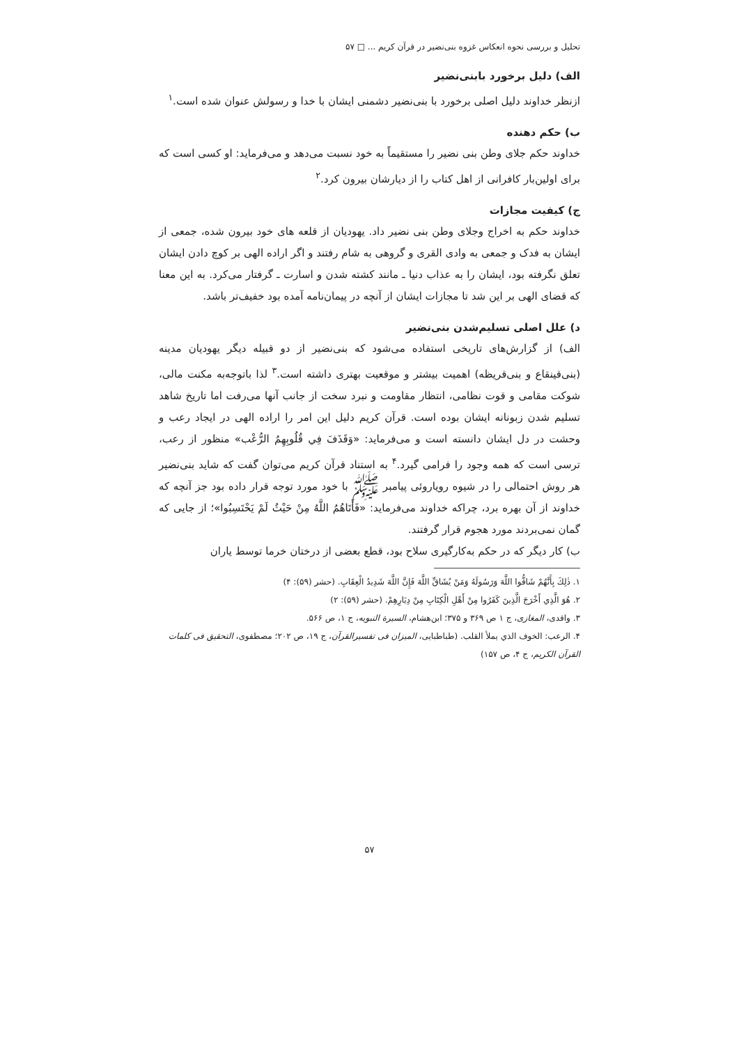تحلیل و بررسی نحوه انعکاس غزوه بنی‌نضیر در قرآن کریم ... □ ۵۷
الف) دلیل برخورد بابنی‌نضیر
ازنظر خداوند دلیل اصلی برخورد با بنی‌نضیر دشمنی ایشان با خدا و رسولش عنوان شده است.<sup>۱</sup>
ب) حکم دهنده
خداوند حکم جلای وطن بنی نضیر را مستقیماً به خود نسبت می‌دهد و می‌فرماید: او کسی است که برای اولین‌بار کافرانی از اهل کتاب را از دیارشان بیرون کرد.<sup>۲</sup>
ج) کیفیت مجازات
خداوند حکم به اخراج وجلای وطن بنی نضیر داد. یهودیان از قلعه های خود بیرون شده، جمعی از ایشان به فدک و جمعی به وادی القری و گروهی به شام رفتند و اگر اراده الهی بر کوچ دادن ایشان تعلق نگرفته بود، ایشان را به عذاب دنیا ـ مانند کشته شدن و اسارت ـ گرفتار می‌کرد. به این معنا که قضای الهی بر این شد تا مجازات ایشان از آنچه در پیمان‌نامه آمده بود خفیف‌تر باشد.
د) علل اصلی تسلیم‌شدن بنی‌نضیر
الف) از گزارش‌های تاریخی استفاده می‌شود که بنی‌نضیر از دو قبیله دیگر یهودیان مدینه (بنی‌قینقاع و بنی‌قریظه) اهمیت بیشتر و موقعیت بهتری داشته است.<sup>۳</sup> لذا باتوجه‌به مکنت مالی، شوکت مقامی و قوت نظامی، انتظار مقاومت و نبرد سخت از جانب آنها می‌رفت اما تاریخ شاهد تسلیم شدن زبونانه ایشان بوده است. قرآن کریم دلیل این امر را اراده الهی در ایجاد رعب و وحشت در دل ایشان دانسته است و می‌فرماید: «وَقَذَفَ فِي قُلُوبِهِمُ الرُّعْب» منظور از رعب، ترسی است که همه وجود را فرامی گیرد.<sup>۴</sup> به استناد قرآن کریم می‌توان گفت که شاید بنی‌نضیر هر روش احتمالی را در شیوه رویاروئی پیامبر ﷺ با خود مورد توجه قرار داده بود جز آنچه که خداوند از آن بهره برد، چراکه خداوند می‌فرماید: «فَأَتَاهُمُ اللَّهُ مِنْ حَيْثُ لَمْ يَحْتَسِبُوا»؛ از جایی که گمان نمی‌بردند مورد هجوم قرار گرفتند.
ب) کار دیگر که در حکم به‌کارگیری سلاح بود، قطع بعضی از درختان خرما توسط یاران
۱. ذٰلِكَ بِأَنَّهُمْ شَاقُّوا اللَّهَ وَرَسُولَهُ وَمَنْ يُشَاقِّ اللَّهَ فَإِنَّ اللَّهَ شَدِيدُ الْعِقَابِ. (حشر (۵۹): ۴)
۲. هُوَ الَّذِي أَخْرَجَ الَّذِينَ كَفَرُوا مِنْ أَهْلِ الْكِتَابِ مِنْ دِيَارِهِمْ. (حشر (۵۹): ۲)
۳. واقدی، المغازی، ج ۱ ص ۳۶۹ و ۳۷۵؛ ابن‌هشام، السیرة النبویه، ج ۱، ص ۵۶۶.
۴. الرعب: الخوف الذي يملأ القلب. (طباطبایی، المیزان فی تفسیرالقرآن، ج ۱۹، ص ۲۰۲؛ مصطفوی، التحقیق فی کلمات القرآن الکریم، ج ۴، ص ۱۵۷)
۵۷